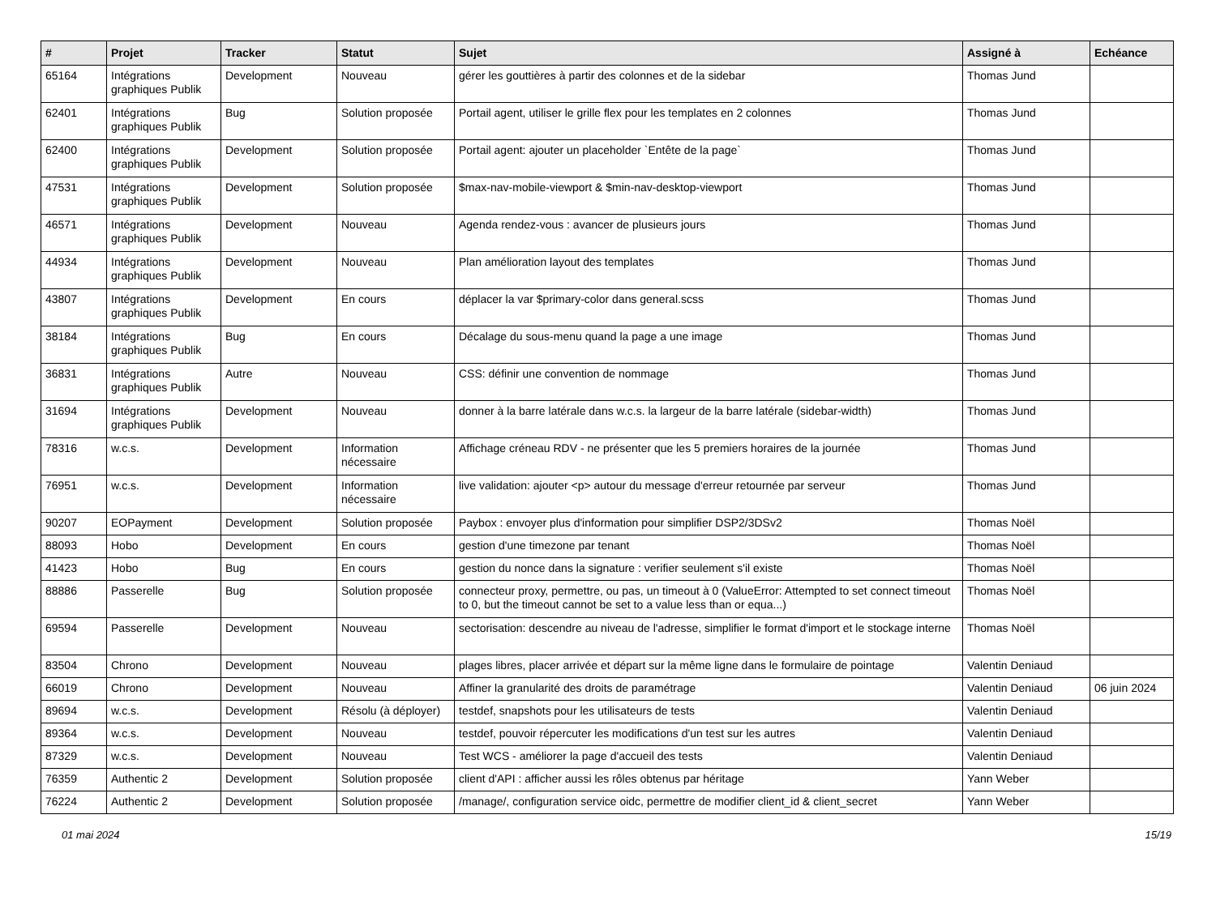| # | Projet | Tracker | Statut | Sujet | Assigné à | Echéance |
| --- | --- | --- | --- | --- | --- | --- |
| 65164 | Intégrations graphiques Publik | Development | Nouveau | gérer les gouttières à partir des colonnes et de la sidebar | Thomas Jund | |
| 62401 | Intégrations graphiques Publik | Bug | Solution proposée | Portail agent, utiliser le grille flex pour les templates en 2 colonnes | Thomas Jund | |
| 62400 | Intégrations graphiques Publik | Development | Solution proposée | Portail agent: ajouter un placeholder `Entête de la page` | Thomas Jund | |
| 47531 | Intégrations graphiques Publik | Development | Solution proposée | $max-nav-mobile-viewport & $min-nav-desktop-viewport | Thomas Jund | |
| 46571 | Intégrations graphiques Publik | Development | Nouveau | Agenda rendez-vous : avancer de plusieurs jours | Thomas Jund | |
| 44934 | Intégrations graphiques Publik | Development | Nouveau | Plan amélioration layout des templates | Thomas Jund | |
| 43807 | Intégrations graphiques Publik | Development | En cours | déplacer la var $primary-color dans general.scss | Thomas Jund | |
| 38184 | Intégrations graphiques Publik | Bug | En cours | Décalage du sous-menu quand la page a une image | Thomas Jund | |
| 36831 | Intégrations graphiques Publik | Autre | Nouveau | CSS: définir une convention de nommage | Thomas Jund | |
| 31694 | Intégrations graphiques Publik | Development | Nouveau | donner à la barre latérale dans w.c.s. la largeur de la barre latérale (sidebar-width) | Thomas Jund | |
| 78316 | w.c.s. | Development | Information nécessaire | Affichage créneau RDV - ne présenter que les 5 premiers horaires de la journée | Thomas Jund | |
| 76951 | w.c.s. | Development | Information nécessaire | live validation: ajouter <p> autour du message d'erreur retournée par serveur | Thomas Jund | |
| 90207 | EOPayment | Development | Solution proposée | Paybox : envoyer plus d'information pour simplifier DSP2/3DSv2 | Thomas Noël | |
| 88093 | Hobo | Development | En cours | gestion d'une timezone par tenant | Thomas Noël | |
| 41423 | Hobo | Bug | En cours | gestion du nonce dans la signature : verifier seulement s'il existe | Thomas Noël | |
| 88886 | Passerelle | Bug | Solution proposée | connecteur proxy, permettre, ou pas, un timeout à 0 (ValueError: Attempted to set connect timeout to 0, but the timeout cannot be set to a value less than or equa...) | Thomas Noël | |
| 69594 | Passerelle | Development | Nouveau | sectorisation: descendre au niveau de l'adresse, simplifier le format d'import et le stockage interne | Thomas Noël | |
| 83504 | Chrono | Development | Nouveau | plages libres, placer arrivée et départ sur la même ligne dans le formulaire de pointage | Valentin Deniaud | |
| 66019 | Chrono | Development | Nouveau | Affiner la granularité des droits de paramétrage | Valentin Deniaud | 06 juin 2024 |
| 89694 | w.c.s. | Development | Résolu (à déployer) | testdef, snapshots pour les utilisateurs de tests | Valentin Deniaud | |
| 89364 | w.c.s. | Development | Nouveau | testdef, pouvoir répercuter les modifications d'un test sur les autres | Valentin Deniaud | |
| 87329 | w.c.s. | Development | Nouveau | Test WCS - améliorer la page d'accueil des tests | Valentin Deniaud | |
| 76359 | Authentic 2 | Development | Solution proposée | client d'API : afficher aussi les rôles obtenus par héritage | Yann Weber | |
| 76224 | Authentic 2 | Development | Solution proposée | /manage/, configuration service oidc, permettre de modifier client_id & client_secret | Yann Weber | |
01 mai 2024 15/19